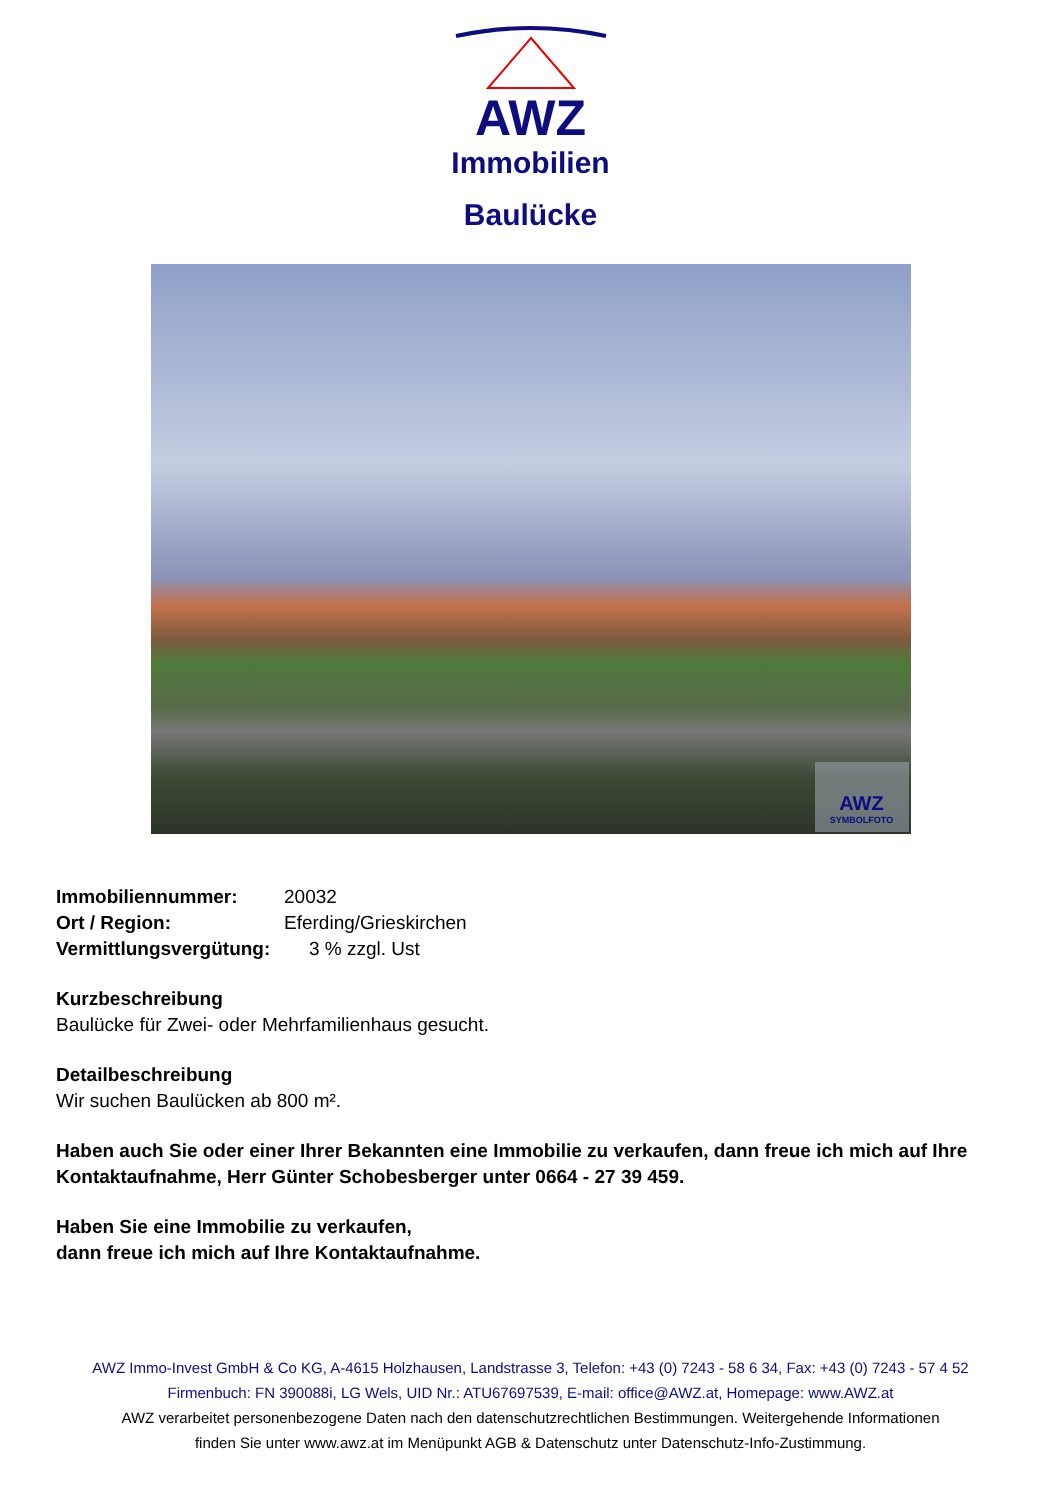AWZ
Immobilien
Baulücke
AWZ
SYMBOLFOTO
Immobiliennummer: 20032
Ort / Region: Eferding/Grieskirchen
Vermittlungsvergütung: 3 % zzgl. Ust
Kurzbeschreibung
Baulücke für Zwei- oder Mehrfamilienhaus gesucht.
Detailbeschreibung
Wir suchen Baulücken ab 800 m².
Haben auch Sie oder einer Ihrer Bekannten eine Immobilie zu verkaufen, dann freue ich mich auf Ihre Kontaktaufnahme, Herr Günter Schobesberger unter 0664 - 27 39 459.
Haben Sie eine Immobilie zu verkaufen,
dann freue ich mich auf Ihre Kontaktaufnahme.
AWZ Immo-Invest GmbH & Co KG, A-4615 Holzhausen, Landstrasse 3, Telefon: +43 (0) 7243 - 58 6 34, Fax: +43 (0) 7243 - 57 4 52
Firmenbuch: FN 390088i, LG Wels, UID Nr.: ATU67697539, E-mail: office@AWZ.at, Homepage: www.AWZ.at
AWZ verarbeitet personenbezogene Daten nach den datenschutzrechtlichen Bestimmungen. Weitergehende Informationen
finden Sie unter www.awz.at im Menüpunkt AGB & Datenschutz unter Datenschutz-Info-Zustimmung.